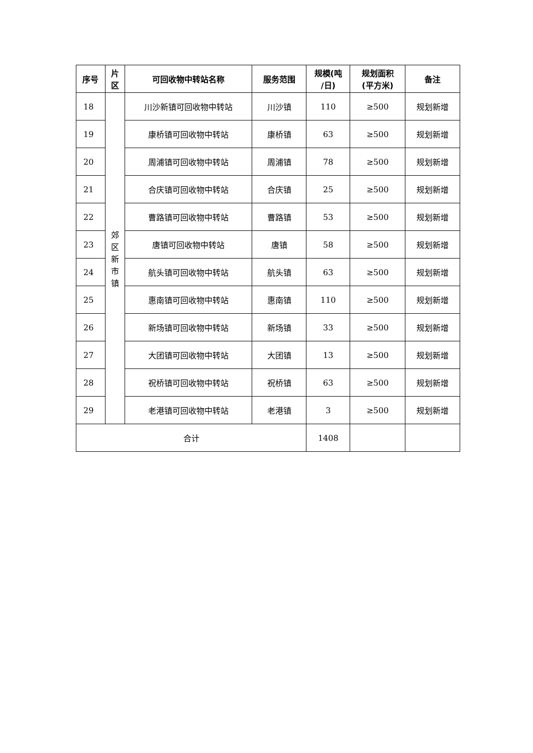| 序号 | 片 区 | 可回收物中转站名称 | 服务范围 | 规模(吨 /日) | 规划面积 (平方米) | 备注 |
| --- | --- | --- | --- | --- | --- | --- |
| 18 | 郊 区 新 市 镇 | 川沙新镇可回收物中转站 | 川沙镇 | 110 | ≥500 | 规划新增 |
| 19 | | 康桥镇可回收物中转站 | 康桥镇 | 63 | ≥500 | 规划新增 |
| 20 | | 周浦镇可回收物中转站 | 周浦镇 | 78 | ≥500 | 规划新增 |
| 21 | | 合庆镇可回收物中转站 | 合庆镇 | 25 | ≥500 | 规划新增 |
| 22 | | 曹路镇可回收物中转站 | 曹路镇 | 53 | ≥500 | 规划新增 |
| 23 | | 唐镇可回收物中转站 | 唐镇 | 58 | ≥500 | 规划新增 |
| 24 | | 航头镇可回收物中转站 | 航头镇 | 63 | ≥500 | 规划新增 |
| 25 | | 惠南镇可回收物中转站 | 惠南镇 | 110 | ≥500 | 规划新增 |
| 26 | | 新场镇可回收物中转站 | 新场镇 | 33 | ≥500 | 规划新增 |
| 27 | | 大团镇可回收物中转站 | 大团镇 | 13 | ≥500 | 规划新增 |
| 28 | | 祝桥镇可回收物中转站 | 祝桥镇 | 63 | ≥500 | 规划新增 |
| 29 | | 老港镇可回收物中转站 | 老港镇 | 3 | ≥500 | 规划新增 |
| 合计 | | | | 1408 | | |